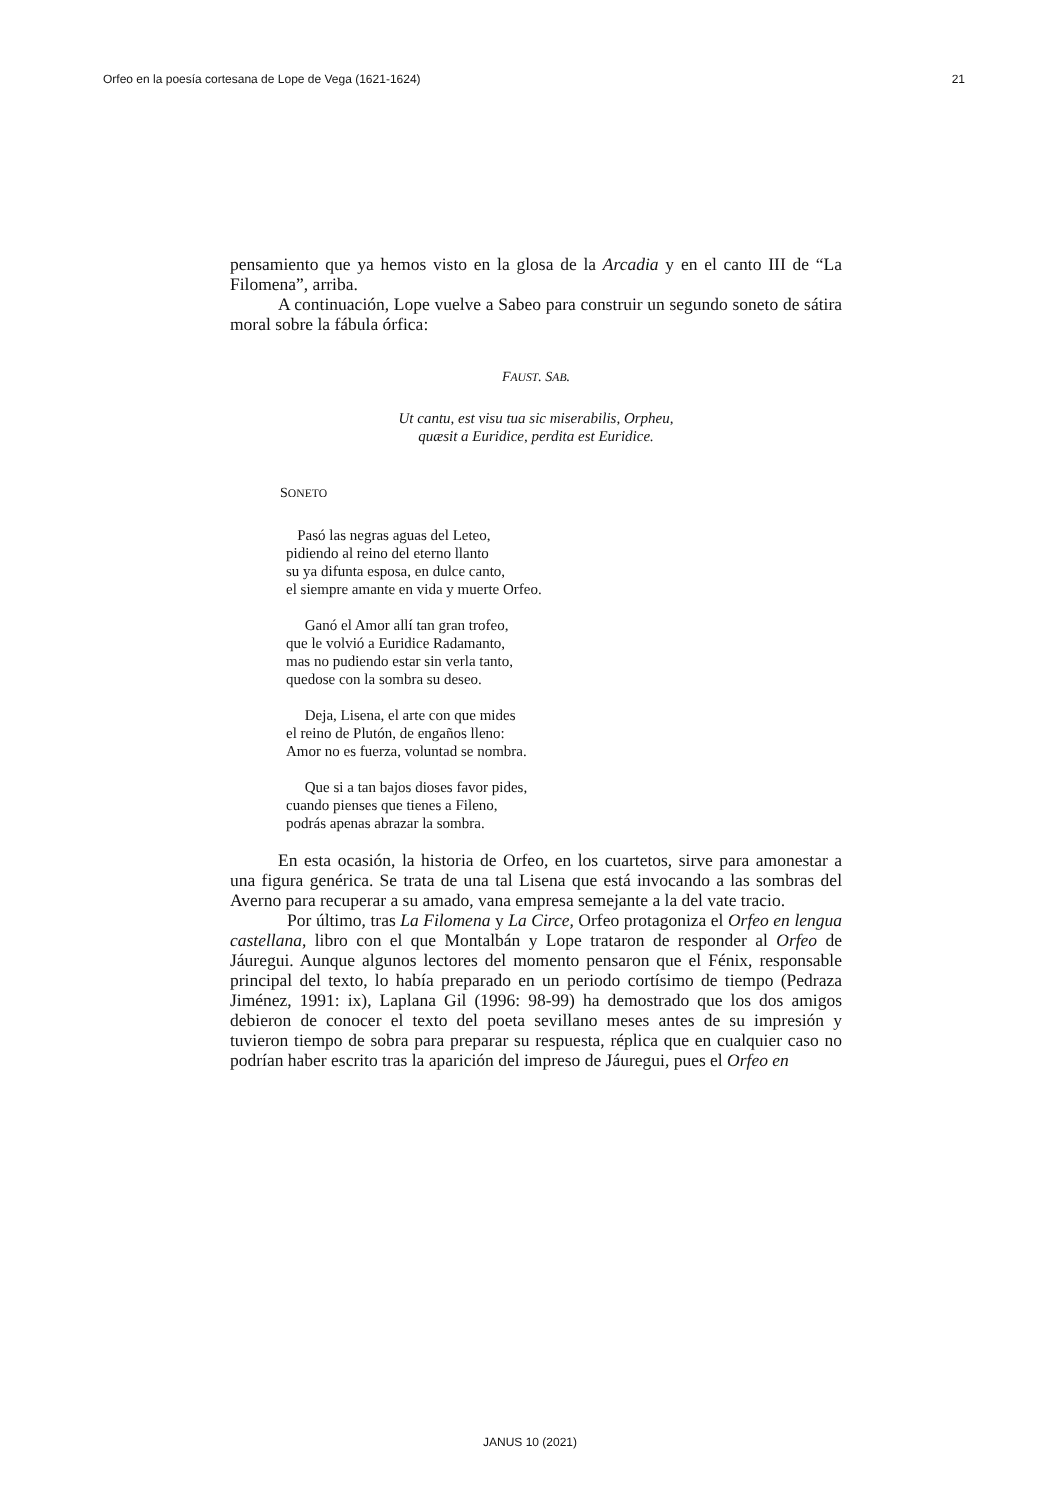Orfeo en la poesía cortesana de Lope de Vega (1621-1624) 21
pensamiento que ya hemos visto en la glosa de la Arcadia y en el canto III de “La Filomena”, arriba.
A continuación, Lope vuelve a Sabeo para construir un segundo soneto de sátira moral sobre la fábula órfica:
FAUST. SAB.
Ut cantu, est visu tua sic miserabilis, Orpheu,
quæsit a Euridice, perdita est Euridice.
SONETO
Pasó las negras aguas del Leteo,
pidiendo al reino del eterno llanto
su ya difunta esposa, en dulce canto,
el siempre amante en vida y muerte Orfeo.
Ganó el Amor allí tan gran trofeo,
que le volvió a Euridice Radamanto,
mas no pudiendo estar sin verla tanto,
quedose con la sombra su deseo.
Deja, Lisena, el arte con que mides
el reino de Plutón, de engaños lleno:
Amor no es fuerza, voluntad se nombra.
Que si a tan bajos dioses favor pides,
cuando pienses que tienes a Fileno,
podrás apenas abrazar la sombra.
En esta ocasión, la historia de Orfeo, en los cuartetos, sirve para amonestar a una figura genérica. Se trata de una tal Lisena que está invocando a las sombras del Averno para recuperar a su amado, vana empresa semejante a la del vate tracio.
Por último, tras La Filomena y La Circe, Orfeo protagoniza el Orfeo en lengua castellana, libro con el que Montalbán y Lope trataron de responder al Orfeo de Jáuregui. Aunque algunos lectores del momento pensaron que el Fénix, responsable principal del texto, lo había preparado en un periodo cortísimo de tiempo (Pedraza Jiménez, 1991: ix), Laplana Gil (1996: 98-99) ha demostrado que los dos amigos debieron de conocer el texto del poeta sevillano meses antes de su impresión y tuvieron tiempo de sobra para preparar su respuesta, réplica que en cualquier caso no podrían haber escrito tras la aparición del impreso de Jáuregui, pues el Orfeo en
JANUS 10 (2021)